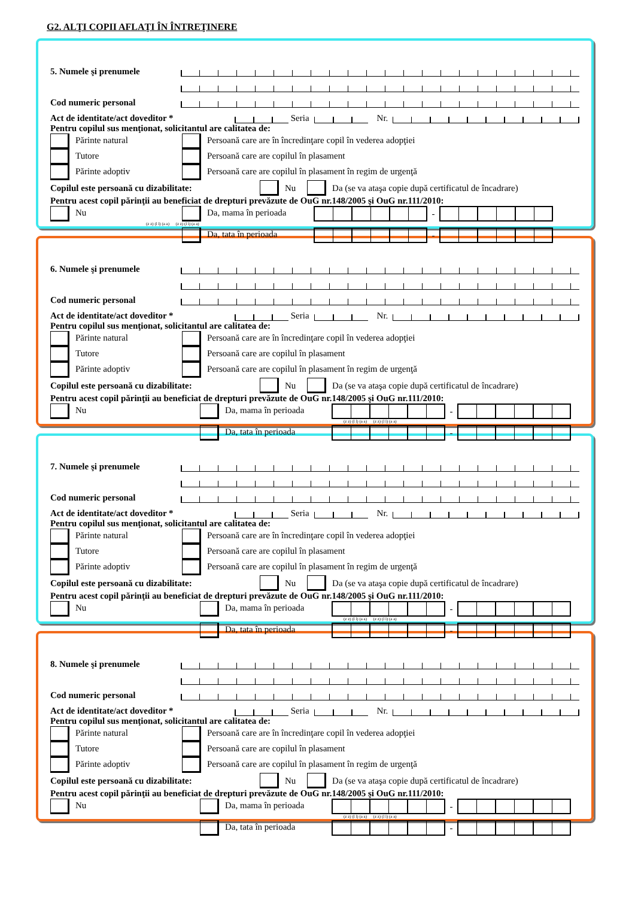G2. ALŢI COPII AFLAŢI ÎN ÎNTREŢINERE
5. Numele şi prenumele
Cod numeric personal
Act de identitate/act doveditor * Seria Nr.
Pentru copilul sus menţionat, solicitantul are calitatea de:
Părinte natural Persoană care are în încredinţare copil în vederea adopţiei
Tutore Persoană care are copilul în plasament
Părinte adoptiv Persoană care are copilul în plasament în regim de urgenţă
Copilul este persoană cu dizabilitate: Nu Da (se va ataşa copie după certificatul de încadrare)
Pentru acest copil părinţii au beneficiat de drepturi prevăzute de OuG nr.148/2005 şi OuG nr.111/2010:
Nu Da, mama în perioada -
(z z) (l l) (a a) (z z) (l l) (a a)
Da, tata în perioada -
6. Numele şi prenumele
Cod numeric personal
Act de identitate/act doveditor * Seria Nr.
Pentru copilul sus menţionat, solicitantul are calitatea de:
Părinte natural Persoană care are în încredinţare copil în vederea adopţiei
Tutore Persoană care are copilul în plasament
Părinte adoptiv Persoană care are copilul în plasament în regim de urgenţă
Copilul este persoană cu dizabilitate: Nu Da (se va ataşa copie după certificatul de încadrare)
Pentru acest copil părinţii au beneficiat de drepturi prevăzute de OuG nr.148/2005 şi OuG nr.111/2010:
Nu Da, mama în perioada -
(z z) (l l) (a a) (z z) (l l) (a a)
Da, tata în perioada -
7. Numele şi prenumele
Cod numeric personal
Act de identitate/act doveditor * Seria Nr.
Pentru copilul sus menţionat, solicitantul are calitatea de:
Părinte natural Persoană care are în încredinţare copil în vederea adopţiei
Tutore Persoană care are copilul în plasament
Părinte adoptiv Persoană care are copilul în plasament în regim de urgenţă
Copilul este persoană cu dizabilitate: Nu Da (se va ataşa copie după certificatul de încadrare)
Pentru acest copil părinţii au beneficiat de drepturi prevăzute de OuG nr.148/2005 şi OuG nr.111/2010:
Nu Da, mama în perioada -
(z z) (l l) (a a) (z z) (l l) (a a)
Da, tata în perioada -
8. Numele şi prenumele
Cod numeric personal
Act de identitate/act doveditor * Seria Nr.
Pentru copilul sus menţionat, solicitantul are calitatea de:
Părinte natural Persoană care are în încredinţare copil în vederea adopţiei
Tutore Persoană care are copilul în plasament
Părinte adoptiv Persoană care are copilul în plasament în regim de urgenţă
Copilul este persoană cu dizabilitate: Nu Da (se va ataşa copie după certificatul de încadrare)
Pentru acest copil părinţii au beneficiat de drepturi prevăzute de OuG nr.148/2005 şi OuG nr.111/2010:
Nu Da, mama în perioada -
(z z) (l l) (a a) (z z) (l l) (a a)
Da, tata în perioada -